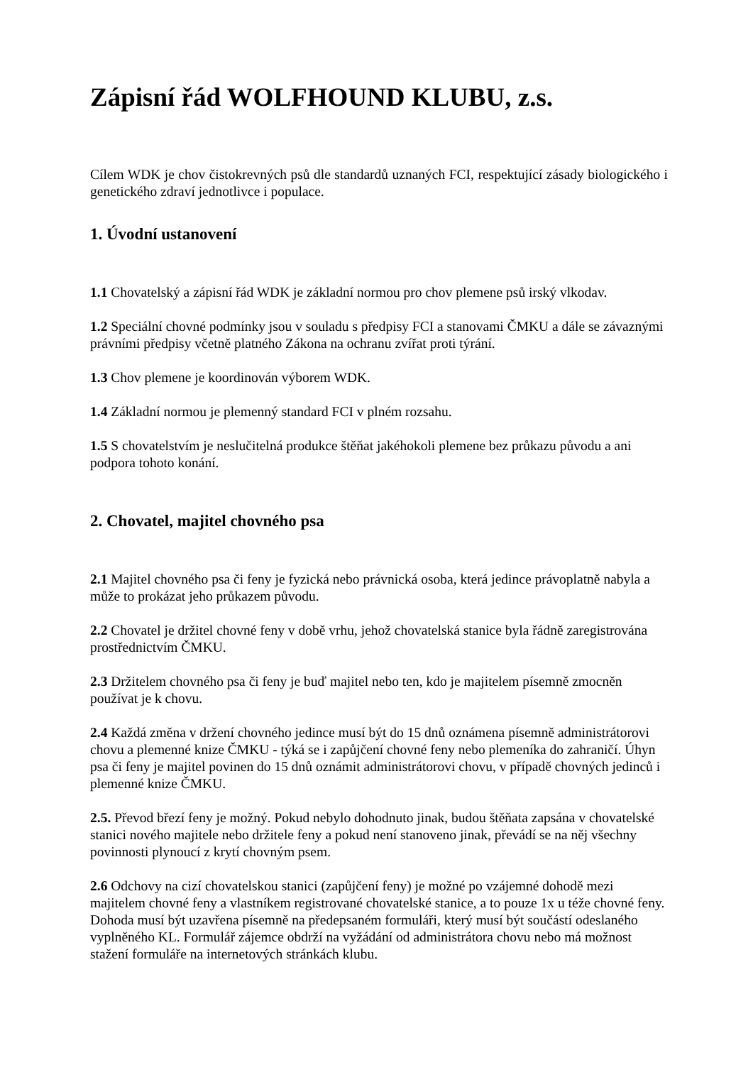Zápisní řád WOLFHOUND KLUBU, z.s.
Cílem WDK je chov čistokrevných psů dle standardů uznaných FCI, respektující zásady biologického i genetického zdraví jednotlivce i populace.
1. Úvodní ustanovení
1.1 Chovatelský a zápisní řád WDK je základní normou pro chov plemene psů irský vlkodav.
1.2 Speciální chovné podmínky jsou v souladu s předpisy FCI a stanovami ČMKU a dále se závaznými právními předpisy včetně platného Zákona na ochranu zvířat proti týrání.
1.3 Chov plemene je koordinován výborem WDK.
1.4 Základní normou je plemenný standard FCI v plném rozsahu.
1.5 S chovatelstvím je neslučitelná produkce štěňat jakéhokoli plemene bez průkazu původu a ani podpora tohoto konání.
2. Chovatel, majitel chovného psa
2.1 Majitel chovného psa či feny je fyzická nebo právnická osoba, která jedince právoplatně nabyla a může to prokázat jeho průkazem původu.
2.2 Chovatel je držitel chovné feny v době vrhu, jehož chovatelská stanice byla řádně zaregistrována prostřednictvím ČMKU.
2.3 Držitelem chovného psa či feny je buď majitel nebo ten, kdo je majitelem písemně zmocněn používat je k chovu.
2.4 Každá změna v držení chovného jedince musí být do 15 dnů oznámena písemně administrátorovi chovu a plemenné knize ČMKU - týká se i zapůjčení chovné feny nebo plemeníka do zahraničí. Úhyn psa či feny je majitel povinen do 15 dnů oznámit administrátorovi chovu, v případě chovných jedinců i plemenné knize ČMKU.
2.5. Převod březí feny je možný. Pokud nebylo dohodnuto jinak, budou štěňata zapsána v chovatelské stanici nového majitele nebo držitele feny a pokud není stanoveno jinak, převádí se na něj všechny povinnosti plynoucí z krytí chovným psem.
2.6 Odchovy na cizí chovatelskou stanici (zapůjčení feny) je možné po vzájemné dohodě mezi majitelem chovné feny a vlastníkem registrované chovatelské stanice, a to pouze 1x u téže chovné feny. Dohoda musí být uzavřena písemně na předepsaném formuláři, který musí být součástí odeslaného vyplněného KL. Formulář zájemce obdrží na vyžádání od administrátora chovu nebo má možnost stažení formuláře na internetových stránkách klubu.